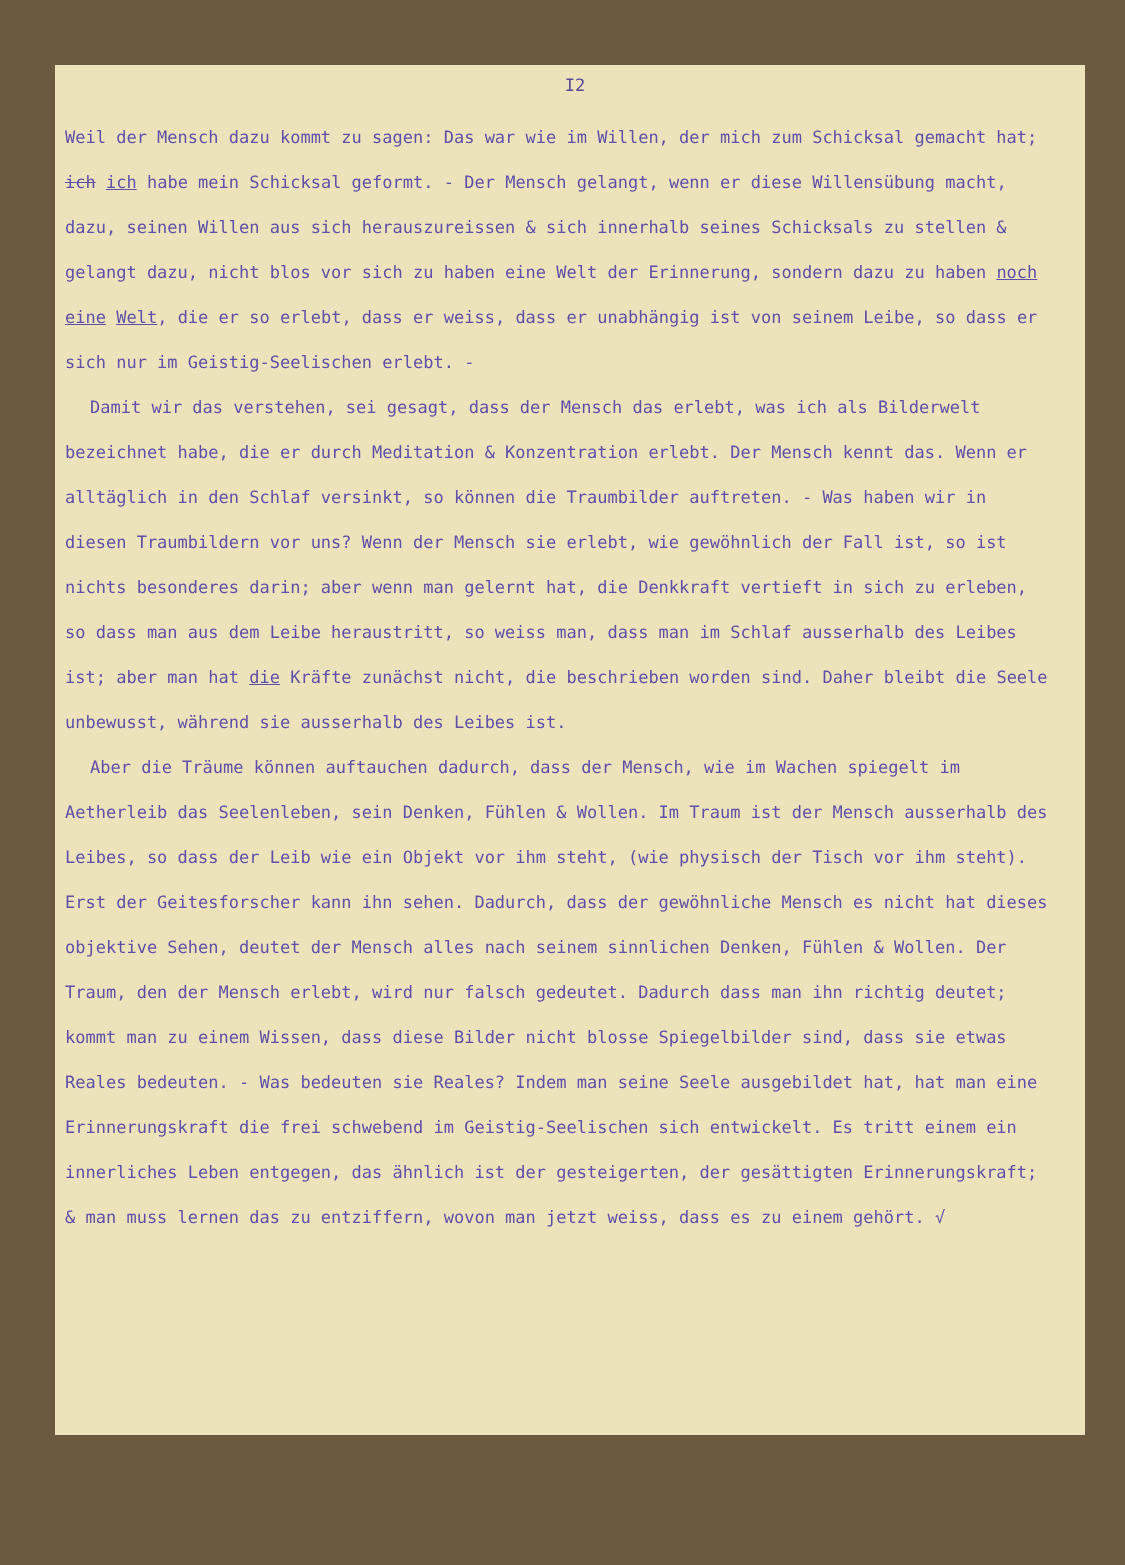I2
Weil der Mensch dazu kommt zu sagen: Das war wie im Willen, der mich zum Schicksal gemacht hat; ich ich habe mein Schicksal geformt. - Der Mensch gelangt, wenn er diese Willensübung macht, dazu, seinen Willen aus sich herauszureissen & sich innerhalb seines Schicksals zu stellen & gelangt dazu, nicht blos vor sich zu haben eine Welt der Erinnerung, sondern dazu zu haben noch eine Welt, die er so erlebt, dass er weiss, dass er unabhängig ist von seinem Leibe, so dass er sich nur im Geistig-Seelischen erlebt. -
Damit wir das verstehen, sei gesagt, dass der Mensch das erlebt, was ich als Bilderwelt bezeichnet habe, die er durch Meditation & Konzentration erlebt. Der Mensch kennt das. Wenn er alltäglich in den Schlaf versinkt, so können die Traumbilder auftreten. - Was haben wir in diesen Traumbildern vor uns? Wenn der Mensch sie erlebt, wie gewöhnlich der Fall ist, so ist nichts besonderes darin; aber wenn man gelernt hat, die Denkkraft vertieft in sich zu erleben, so dass man aus dem Leibe heraustritt, so weiss man, dass man im Schlaf ausserhalb des Leibes ist; aber man hat die Kräfte zunächst nicht, die beschrieben worden sind. Daher bleibt die Seele unbewusst, während sie ausserhalb des Leibes ist.
Aber die Träume können auftauchen dadurch, dass der Mensch, wie im Wachen spiegelt im Aetherleib das Seelenleben, sein Denken, Fühlen & Wollen. Im Traum ist der Mensch ausserhalb des Leibes, so dass der Leib wie ein Objekt vor ihm steht, (wie physisch der Tisch vor ihm steht). Erst der Geitesforscher kann ihn sehen. Dadurch, dass der gewöhnliche Mensch es nicht hat dieses objektive Sehen, deutet der Mensch alles nach seinem sinnlichen Denken, Fühlen & Wollen. Der Traum, den der Mensch erlebt, wird nur falsch gedeutet. Dadurch dass man ihn richtig deutet; kommt man zu einem Wissen, dass diese Bilder nicht blosse Spiegelbilder sind, dass sie etwas Reales bedeuten. - Was bedeuten sie Reales? Indem man seine Seele ausgebildet hat, hat man eine Erinnerungskraft die frei schwebend im Geistig-Seelischen sich entwickelt. Es tritt einem ein innerliches Leben entgegen, das ähnlich ist der gesteigerten, der gesättigten Erinnerungskraft; & man muss lernen das zu entziffern, wovon man jetzt weiss, dass es zu einem gehört. √